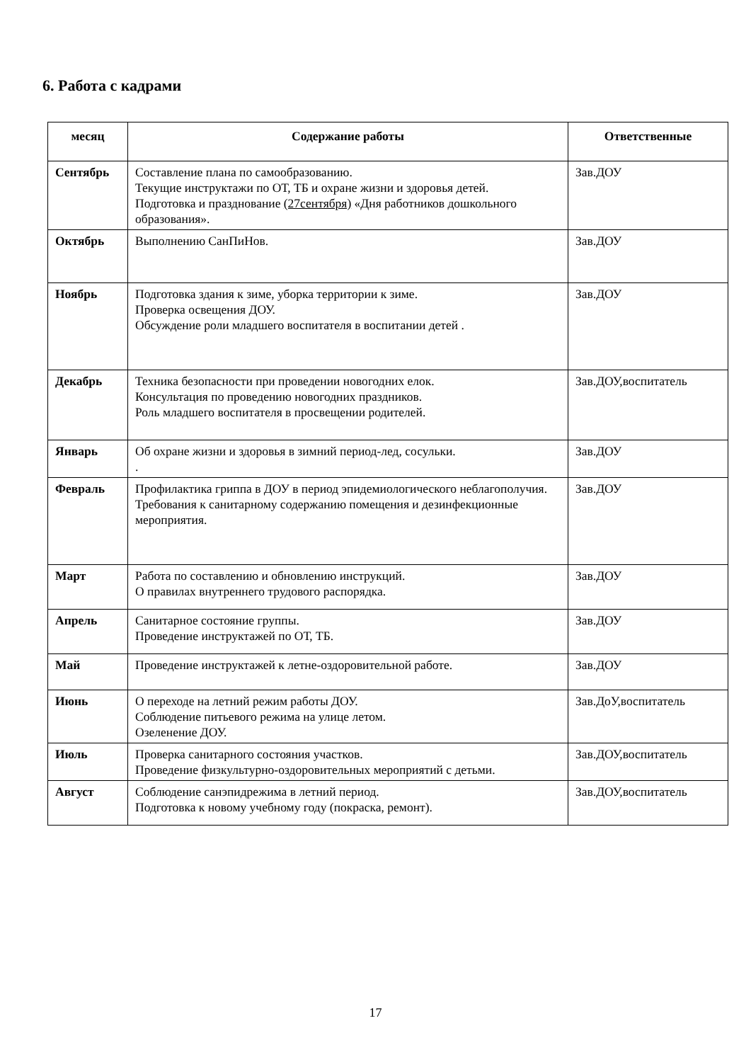6. Работа с кадрами
| месяц | Содержание работы | Ответственные |
| --- | --- | --- |
| Сентябрь | Составление плана по самообразованию. Текущие инструктажи по ОТ, ТБ и охране жизни и здоровья детей. Подготовка и празднование (27сентября) «Дня работников дошкольного образования». | Зав.ДОУ |
| Октябрь | Выполнению СанПиНов. | Зав.ДОУ |
| Ноябрь | Подготовка здания к зиме, уборка территории к зиме. Проверка освещения ДОУ. Обсуждение роли младшего воспитателя в воспитании детей . | Зав.ДОУ |
| Декабрь | Техника безопасности при проведении новогодних елок. Консультация по проведению новогодних праздников. Роль младшего воспитателя в просвещении родителей. | Зав.ДОУ,воспитатель |
| Январь | Об охране жизни и здоровья в зимний период-лед, сосульки. . | Зав.ДОУ |
| Февраль | Профилактика гриппа в ДОУ в период эпидемиологического неблагополучия. Требования к санитарному содержанию помещения и дезинфекционные мероприятия. | Зав.ДОУ |
| Март | Работа по составлению и обновлению инструкций. О правилах внутреннего трудового распорядка. | Зав.ДОУ |
| Апрель | Санитарное состояние группы. Проведение инструктажей по ОТ, ТБ. | Зав.ДОУ |
| Май | Проведение инструктажей к летне-оздоровительной работе. | Зав.ДОУ |
| Июнь | О переходе на летний режим работы ДОУ. Соблюдение питьевого режима на улице летом. Озеленение ДОУ. | Зав.ДоУ,воспитатель |
| Июль | Проверка санитарного состояния участков. Проведение физкультурно-оздоровительных мероприятий с детьми. | Зав.ДОУ,воспитатель |
| Август | Соблюдение санэпидрежима в летний период. Подготовка к новому учебному году (покраска, ремонт). | Зав.ДОУ,воспитатель |
17